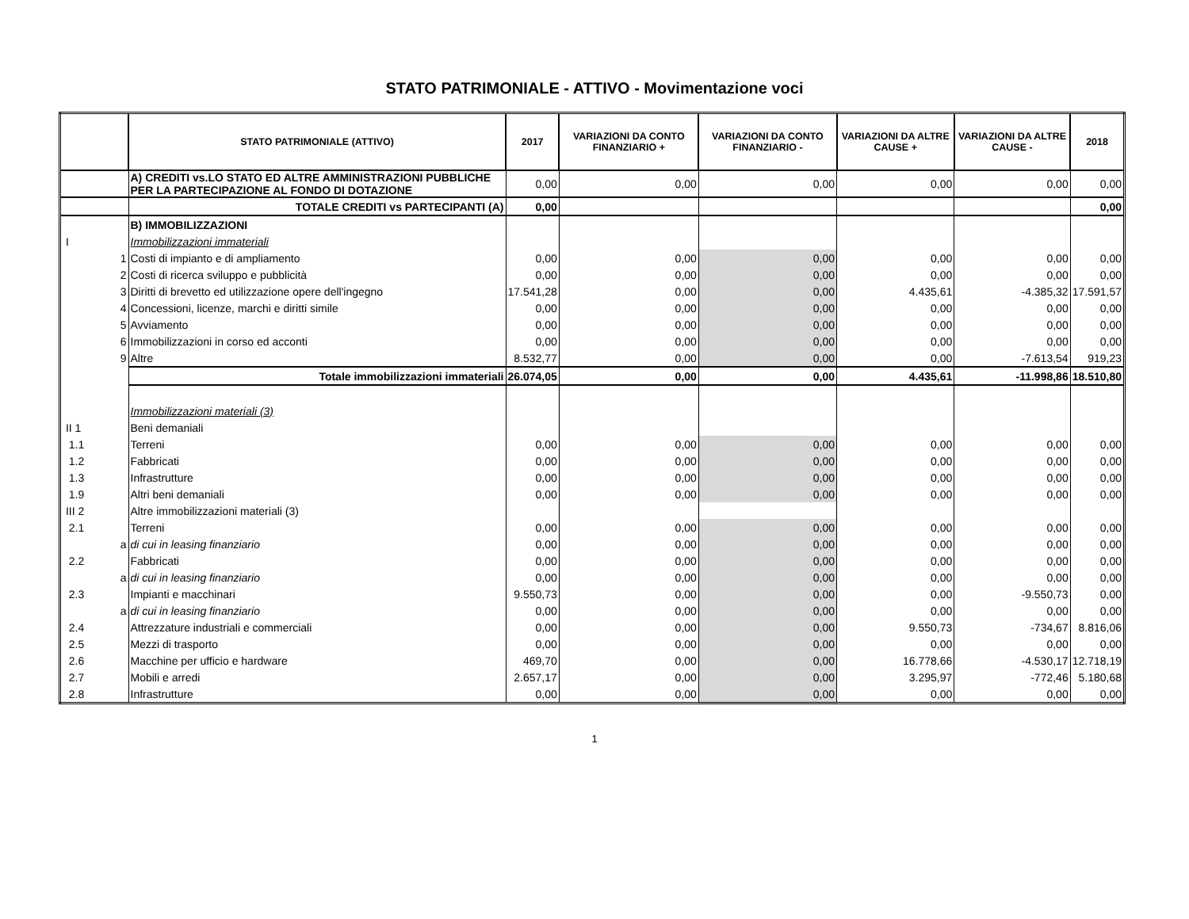STATO PATRIMONIALE - ATTIVO - Movimentazione voci
| | STATO PATRIMONIALE (ATTIVO) | 2017 | VARIAZIONI DA CONTO FINANZIARIO + | VARIAZIONI DA CONTO FINANZIARIO - | VARIAZIONI DA ALTRE CAUSE + | VARIAZIONI DA ALTRE CAUSE - | 2018 |
| --- | --- | --- | --- | --- | --- | --- | --- |
| | A) CREDITI vs.LO STATO ED ALTRE AMMINISTRAZIONI PUBBLICHE PER LA PARTECIPAZIONE AL FONDO DI DOTAZIONE | 0,00 | 0,00 | 0,00 | 0,00 | 0,00 | 0,00 |
| | TOTALE CREDITI vs PARTECIPANTI (A) | 0,00 | | | | | 0,00 |
| | B) IMMOBILIZZAZIONI | | | | | | |
| I | Immobilizzazioni immateriali | | | | | | |
| 1 | Costi di impianto e di ampliamento | 0,00 | 0,00 | 0,00 | 0,00 | 0,00 | 0,00 |
| 2 | Costi di ricerca sviluppo e pubblicità | 0,00 | 0,00 | 0,00 | 0,00 | 0,00 | 0,00 |
| 3 | Diritti di brevetto ed utilizzazione opere dell'ingegno | 17.541,28 | 0,00 | 0,00 | 4.435,61 | -4.385,32 | 17.591,57 |
| 4 | Concessioni, licenze, marchi e diritti simile | 0,00 | 0,00 | 0,00 | 0,00 | 0,00 | 0,00 |
| 5 | Avviamento | 0,00 | 0,00 | 0,00 | 0,00 | 0,00 | 0,00 |
| 6 | Immobilizzazioni in corso ed acconti | 0,00 | 0,00 | 0,00 | 0,00 | 0,00 | 0,00 |
| 9 | Altre | 8.532,77 | 0,00 | 0,00 | 0,00 | -7.613,54 | 919,23 |
| | Totale immobilizzazioni immateriali | 26.074,05 | 0,00 | 0,00 | 4.435,61 | -11.998,86 | 18.510,80 |
| | Immobilizzazioni materiali (3) | | | | | | |
| II 1 | Beni demaniali | | | | | | |
| 1.1 | Terreni | 0,00 | 0,00 | 0,00 | 0,00 | 0,00 | 0,00 |
| 1.2 | Fabbricati | 0,00 | 0,00 | 0,00 | 0,00 | 0,00 | 0,00 |
| 1.3 | Infrastrutture | 0,00 | 0,00 | 0,00 | 0,00 | 0,00 | 0,00 |
| 1.9 | Altri beni demaniali | 0,00 | 0,00 | 0,00 | 0,00 | 0,00 | 0,00 |
| III 2 | Altre immobilizzazioni materiali (3) | | | | | | |
| 2.1 | Terreni | 0,00 | 0,00 | 0,00 | 0,00 | 0,00 | 0,00 |
| a | di cui in leasing finanziario | 0,00 | 0,00 | 0,00 | 0,00 | 0,00 | 0,00 |
| 2.2 | Fabbricati | 0,00 | 0,00 | 0,00 | 0,00 | 0,00 | 0,00 |
| a | di cui in leasing finanziario | 0,00 | 0,00 | 0,00 | 0,00 | 0,00 | 0,00 |
| 2.3 | Impianti e macchinari | 9.550,73 | 0,00 | 0,00 | 0,00 | -9.550,73 | 0,00 |
| a | di cui in leasing finanziario | 0,00 | 0,00 | 0,00 | 0,00 | 0,00 | 0,00 |
| 2.4 | Attrezzature industriali e commerciali | 0,00 | 0,00 | 0,00 | 9.550,73 | -734,67 | 8.816,06 |
| 2.5 | Mezzi di trasporto | 0,00 | 0,00 | 0,00 | 0,00 | 0,00 | 0,00 |
| 2.6 | Macchine per ufficio e hardware | 469,70 | 0,00 | 0,00 | 16.778,66 | -4.530,17 | 12.718,19 |
| 2.7 | Mobili e arredi | 2.657,17 | 0,00 | 0,00 | 3.295,97 | -772,46 | 5.180,68 |
| 2.8 | Infrastrutture | 0,00 | 0,00 | 0,00 | 0,00 | 0,00 | 0,00 |
1